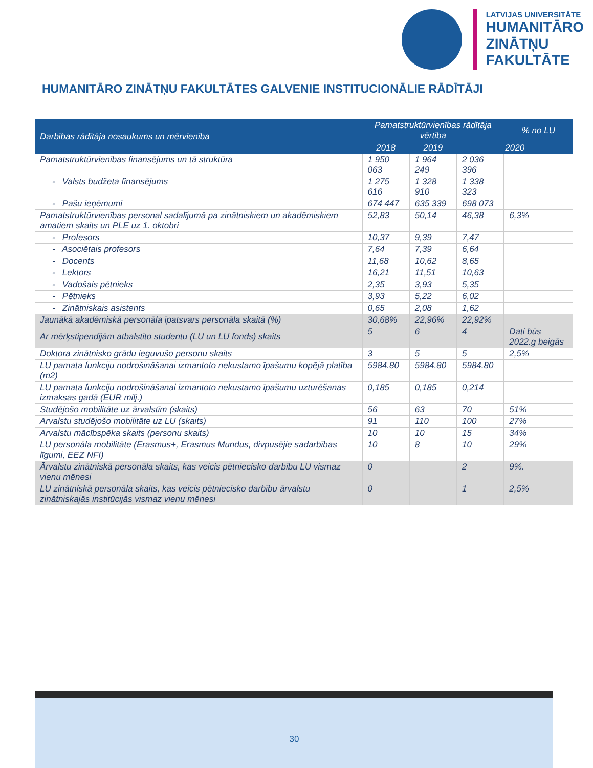LATVIJAS UNIVERSITĀTE
HUMANITĀRO
ZINĀTŅU
FAKULTĀTE
HUMANITĀRO ZINĀTŅU FAKULTĀTES GALVENIE INSTITUCIONĀLIE RĀDĪTĀJI
| Darbības rādītāja nosaukums un mērvienība | Pamatstruktūrvienības rādītāja vērtība | | | % no LU |
| --- | --- | --- | --- | --- |
| | 2018 | 2019 | 2020 | |
| Pamatstruktūrvienības finansējums un tā struktūra | 1 950 063 | 1 964 249 | 2 036 396 | |
| - Valsts budžeta finansējums | 1 275 616 | 1 328 910 | 1 338 323 | |
| - Pašu ieņēmumi | 674 447 | 635 339 | 698 073 | |
| Pamatstruktūrvienības personal sadalījumā pa zinātniskiem un akadēmiskiem amatiem skaits un PLE uz 1. oktobri | 52,83 | 50,14 | 46,38 | 6,3% |
| - Profesors | 10,37 | 9,39 | 7,47 | |
| - Asociētais profesors | 7,64 | 7,39 | 6,64 | |
| - Docents | 11,68 | 10,62 | 8,65 | |
| - Lektors | 16,21 | 11,51 | 10,63 | |
| - Vadošais pētnieks | 2,35 | 3,93 | 5,35 | |
| - Pētnieks | 3,93 | 5,22 | 6,02 | |
| - Zinātniskais asistents | 0,65 | 2,08 | 1,62 | |
| Jaunākā akadēmiskā personāla īpatsvars personāla skaitā (%) | 30,68% | 22,96% | 22,92% | |
| Ar mērķstipendijām atbalstīto studentu (LU un LU fonds) skaits | 5 | 6 | 4 | Dati būs 2022.g beigās |
| Doktora zinātnisko grādu ieguvušo personu skaits | 3 | 5 | 5 | 2,5% |
| LU pamata funkciju nodrošināšanai izmantoto nekustamo īpašumu kopējā platība (m2) | 5984.80 | 5984.80 | 5984.80 | |
| LU pamata funkciju nodrošināšanai izmantoto nekustamo īpašumu uzturēšanas izmaksas gadā (EUR milj.) | 0,185 | 0,185 | 0,214 | |
| Studējošo mobilitāte uz ārvalstīm (skaits) | 56 | 63 | 70 | 51% |
| Ārvalstu studējošo mobilitāte uz LU (skaits) | 91 | 110 | 100 | 27% |
| Ārvalstu mācībspēka skaits (personu skaits) | 10 | 10 | 15 | 34% |
| LU personāla mobilitāte (Erasmus+, Erasmus Mundus, divpusējie sadarbības līgumi, EEZ NFI) | 10 | 8 | 10 | 29% |
| Ārvalstu zinātniskā personāla skaits, kas veicis pētniecisko darbību LU vismaz vienu mēnesi | 0 | | 2 | 9%. |
| LU zinātniskā personāla skaits, kas veicis pētniecisko darbību ārvalstu zinātniskajās institūcijās vismaz vienu mēnesi | 0 | | 1 | 2,5% |
30